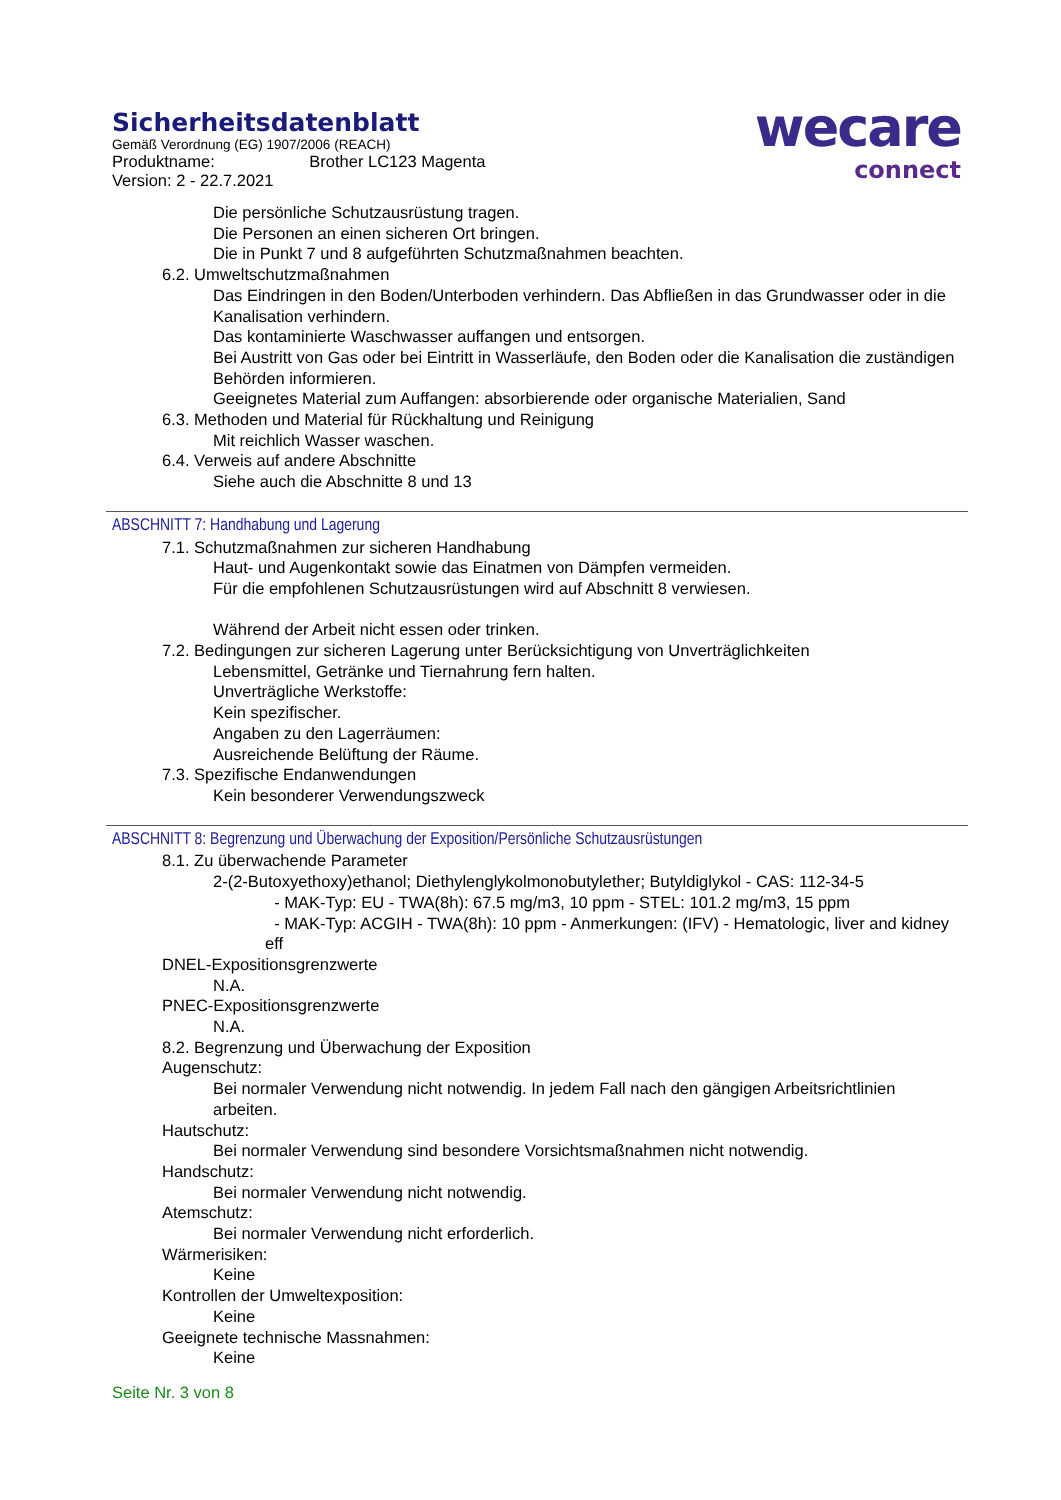Sicherheitsdatenblatt
Gemäß Verordnung (EG) 1907/2006 (REACH)
Produktname: Brother LC123 Magenta
Version: 2 - 22.7.2021
wecare
connect
Die persönliche Schutzausrüstung tragen.
Die Personen an einen sicheren Ort bringen.
Die in Punkt 7 und 8 aufgeführten Schutzmaßnahmen beachten.
6.2. Umweltschutzmaßnahmen
Das Eindringen in den Boden/Unterboden verhindern. Das Abfließen in das Grundwasser oder in die Kanalisation verhindern.
Das kontaminierte Waschwasser auffangen und entsorgen.
Bei Austritt von Gas oder bei Eintritt in Wasserläufe, den Boden oder die Kanalisation die zuständigen Behörden informieren.
Geeignetes Material zum Auffangen: absorbierende oder organische Materialien, Sand
6.3. Methoden und Material für Rückhaltung und Reinigung
Mit reichlich Wasser waschen.
6.4. Verweis auf andere Abschnitte
Siehe auch die Abschnitte 8 und 13
ABSCHNITT 7: Handhabung und Lagerung
7.1. Schutzmaßnahmen zur sicheren Handhabung
Haut- und Augenkontakt sowie das Einatmen von Dämpfen vermeiden.
Für die empfohlenen Schutzausrüstungen wird auf Abschnitt 8 verwiesen.
Während der Arbeit nicht essen oder trinken.
7.2. Bedingungen zur sicheren Lagerung unter Berücksichtigung von Unverträglichkeiten
Lebensmittel, Getränke und Tiernahrung fern halten.
Unverträgliche Werkstoffe:
Kein spezifischer.
Angaben zu den Lagerräumen:
Ausreichende Belüftung der Räume.
7.3. Spezifische Endanwendungen
Kein besonderer Verwendungszweck
ABSCHNITT 8: Begrenzung und Überwachung der Exposition/Persönliche Schutzausrüstungen
8.1. Zu überwachende Parameter
2-(2-Butoxyethoxy)ethanol; Diethylenglykolmonobutylether; Butyldiglykol - CAS: 112-34-5
- MAK-Typ: EU - TWA(8h): 67.5 mg/m3, 10 ppm - STEL: 101.2 mg/m3, 15 ppm
- MAK-Typ: ACGIH - TWA(8h): 10 ppm - Anmerkungen: (IFV) - Hematologic, liver and kidney eff
DNEL-Expositionsgrenzwerte
N.A.
PNEC-Expositionsgrenzwerte
N.A.
8.2. Begrenzung und Überwachung der Exposition
Augenschutz:
Bei normaler Verwendung nicht notwendig. In jedem Fall nach den gängigen Arbeitsrichtlinien arbeiten.
Hautschutz:
Bei normaler Verwendung sind besondere Vorsichtsmaßnahmen nicht notwendig.
Handschutz:
Bei normaler Verwendung nicht notwendig.
Atemschutz:
Bei normaler Verwendung nicht erforderlich.
Wärmerisiken:
Keine
Kontrollen der Umweltexposition:
Keine
Geeignete technische Massnahmen:
Keine
Seite Nr. 3 von 8